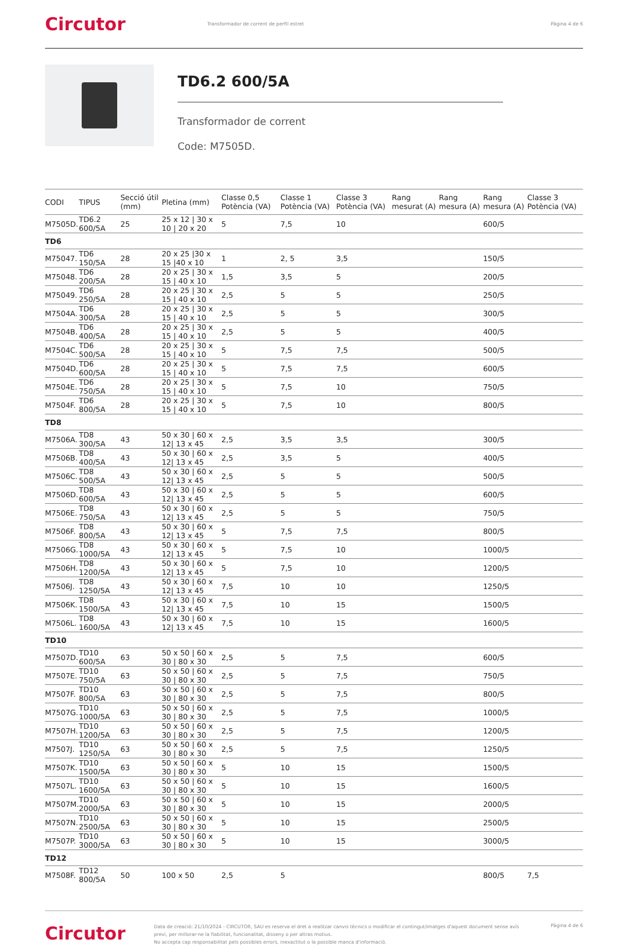Circutor
Transformador de corrent de perfil estret
Pàgina 4 de 6
TD6.2 600/5A
Transformador de corrent
Code: M7505D.
| CODI | TIPUS | Secció útil (mm) | Pletina (mm) | Classe 0,5 Potència (VA) | Classe 1 Potència (VA) | Classe 3 Potència (VA) | Rang mesurat (A) | Rang mesura (A) | Rang mesura (A) | Classe 3 Potència (VA) |
| --- | --- | --- | --- | --- | --- | --- | --- | --- | --- | --- |
| M7505D. | TD6.2 600/5A | 25 | 25 x 12 / 30 x 10 / 20 x 20 | 5 | 7,5 | 10 | | | 600/5 | |
| TD6 | | | | | | | | | | |
| M75047. | TD6 150/5A | 28 | 20 x 25 /30 x 15 /40 x 10 | 1 | 2, 5 | 3,5 | | | 150/5 | |
| M75048. | TD6 200/5A | 28 | 20 x 25 / 30 x 15 / 40 x 10 | 1,5 | 3,5 | 5 | | | 200/5 | |
| M75049. | TD6 250/5A | 28 | 20 x 25 / 30 x 15 / 40 x 10 | 2,5 | 5 | 5 | | | 250/5 | |
| M7504A. | TD6 300/5A | 28 | 20 x 25 / 30 x 15 / 40 x 10 | 2,5 | 5 | 5 | | | 300/5 | |
| M7504B. | TD6 400/5A | 28 | 20 x 25 / 30 x 15 / 40 x 10 | 2,5 | 5 | 5 | | | 400/5 | |
| M7504C. | TD6 500/5A | 28 | 20 x 25 / 30 x 15 / 40 x 10 | 5 | 7,5 | 7,5 | | | 500/5 | |
| M7504D. | TD6 600/5A | 28 | 20 x 25 / 30 x 15 / 40 x 10 | 5 | 7,5 | 7,5 | | | 600/5 | |
| M7504E. | TD6 750/5A | 28 | 20 x 25 / 30 x 15 / 40 x 10 | 5 | 7,5 | 10 | | | 750/5 | |
| M7504F. | TD6 800/5A | 28 | 20 x 25 / 30 x 15 / 40 x 10 | 5 | 7,5 | 10 | | | 800/5 | |
| TD8 | | | | | | | | | | |
| M7506A. | TD8 300/5A | 43 | 50 x 30 / 60 x 12/ 13 x 45 | 2,5 | 3,5 | 3,5 | | | 300/5 | |
| M7506B. | TD8 400/5A | 43 | 50 x 30 / 60 x 12/ 13 x 45 | 2,5 | 3,5 | 5 | | | 400/5 | |
| M7506C. | TD8 500/5A | 43 | 50 x 30 / 60 x 12/ 13 x 45 | 2,5 | 5 | 5 | | | 500/5 | |
| M7506D. | TD8 600/5A | 43 | 50 x 30 / 60 x 12/ 13 x 45 | 2,5 | 5 | 5 | | | 600/5 | |
| M7506E. | TD8 750/5A | 43 | 50 x 30 / 60 x 12/ 13 x 45 | 2,5 | 5 | 5 | | | 750/5 | |
| M7506F. | TD8 800/5A | 43 | 50 x 30 / 60 x 12/ 13 x 45 | 5 | 7,5 | 7,5 | | | 800/5 | |
| M7506G. | TD8 1000/5A | 43 | 50 x 30 / 60 x 12/ 13 x 45 | 5 | 7,5 | 10 | | | 1000/5 | |
| M7506H. | TD8 1200/5A | 43 | 50 x 30 / 60 x 12/ 13 x 45 | 5 | 7,5 | 10 | | | 1200/5 | |
| M7506J. | TD8 1250/5A | 43 | 50 x 30 / 60 x 12/ 13 x 45 | 7,5 | 10 | 10 | | | 1250/5 | |
| M7506K. | TD8 1500/5A | 43 | 50 x 30 / 60 x 12/ 13 x 45 | 7,5 | 10 | 15 | | | 1500/5 | |
| M7506L. | TD8 1600/5A | 43 | 50 x 30 / 60 x 12/ 13 x 45 | 7,5 | 10 | 15 | | | 1600/5 | |
| TD10 | | | | | | | | | | |
| M7507D. | TD10 600/5A | 63 | 50 x 50 / 60 x 30 / 80 x 30 | 2,5 | 5 | 7,5 | | | 600/5 | |
| M7507E. | TD10 750/5A | 63 | 50 x 50 / 60 x 30 / 80 x 30 | 2,5 | 5 | 7,5 | | | 750/5 | |
| M7507F. | TD10 800/5A | 63 | 50 x 50 / 60 x 30 / 80 x 30 | 2,5 | 5 | 7,5 | | | 800/5 | |
| M7507G. | TD10 1000/5A | 63 | 50 x 50 / 60 x 30 / 80 x 30 | 2,5 | 5 | 7,5 | | | 1000/5 | |
| M7507H. | TD10 1200/5A | 63 | 50 x 50 / 60 x 30 / 80 x 30 | 2,5 | 5 | 7,5 | | | 1200/5 | |
| M7507J. | TD10 1250/5A | 63 | 50 x 50 / 60 x 30 / 80 x 30 | 2,5 | 5 | 7,5 | | | 1250/5 | |
| M7507K. | TD10 1500/5A | 63 | 50 x 50 / 60 x 30 / 80 x 30 | 5 | 10 | 15 | | | 1500/5 | |
| M7507L. | TD10 1600/5A | 63 | 50 x 50 / 60 x 30 / 80 x 30 | 5 | 10 | 15 | | | 1600/5 | |
| M7507M. | TD10 2000/5A | 63 | 50 x 50 / 60 x 30 / 80 x 30 | 5 | 10 | 15 | | | 2000/5 | |
| M7507N. | TD10 2500/5A | 63 | 50 x 50 / 60 x 30 / 80 x 30 | 5 | 10 | 15 | | | 2500/5 | |
| M7507P. | TD10 3000/5A | 63 | 50 x 50 / 60 x 30 / 80 x 30 | 5 | 10 | 15 | | | 3000/5 | |
| TD12 | | | | | | | | | | |
| M7508F. | TD12 800/5A | 50 | 100 x 50 | 2,5 | 5 | | | | 800/5 | 7,5 |
Circutor
Data de creació: 21/10/2024 - CIRCUTOR, SAU es reserva el dret a realitzar canvis tècnics o modificar el contingut/imatges d'aquest document sense avís previ, per millorar-ne la fiabilitat, funcionalitat, disseny o per altras motius.
No accepta cap responsabilitat pels possibles errors, inexactitut o la possible manca d'informació.
Pàgina 4 de 6